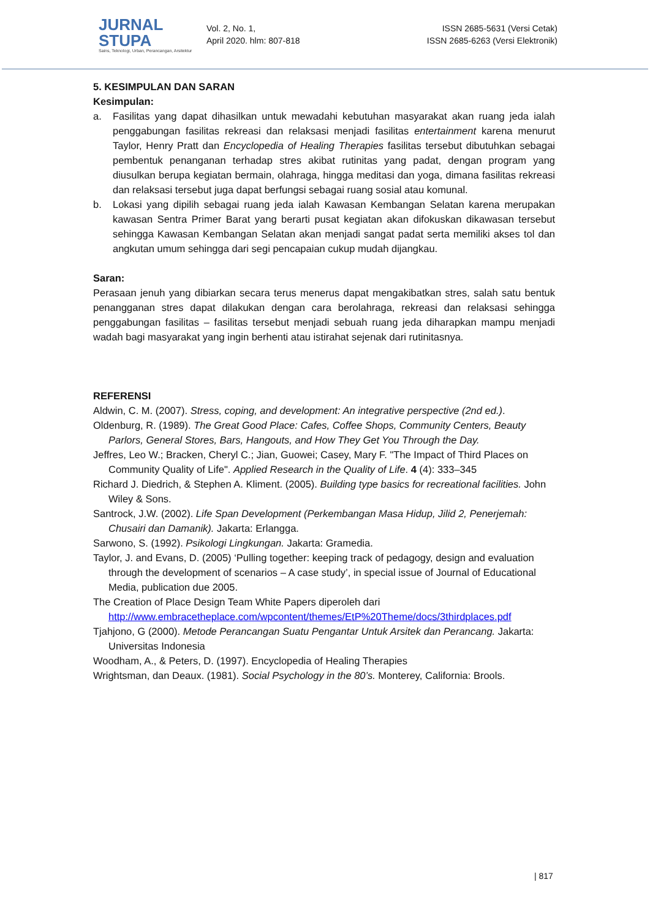JURNAL STUPA
Sains, Teknologi, Urban, Perancangan, Arsitektur
Vol. 2, No. 1,
April 2020. hlm: 807-818
ISSN 2685-5631 (Versi Cetak)
ISSN 2685-6263 (Versi Elektronik)
5. KESIMPULAN DAN SARAN
Kesimpulan:
a. Fasilitas yang dapat dihasilkan untuk mewadahi kebutuhan masyarakat akan ruang jeda ialah penggabungan fasilitas rekreasi dan relaksasi menjadi fasilitas entertainment karena menurut Taylor, Henry Pratt dan Encyclopedia of Healing Therapies fasilitas tersebut dibutuhkan sebagai pembentuk penanganan terhadap stres akibat rutinitas yang padat, dengan program yang diusulkan berupa kegiatan bermain, olahraga, hingga meditasi dan yoga, dimana fasilitas rekreasi dan relaksasi tersebut juga dapat berfungsi sebagai ruang sosial atau komunal.
b. Lokasi yang dipilih sebagai ruang jeda ialah Kawasan Kembangan Selatan karena merupakan kawasan Sentra Primer Barat yang berarti pusat kegiatan akan difokuskan dikawasan tersebut sehingga Kawasan Kembangan Selatan akan menjadi sangat padat serta memiliki akses tol dan angkutan umum sehingga dari segi pencapaian cukup mudah dijangkau.
Saran:
Perasaan jenuh yang dibiarkan secara terus menerus dapat mengakibatkan stres, salah satu bentuk penangganan stres dapat dilakukan dengan cara berolahraga, rekreasi dan relaksasi sehingga penggabungan fasilitas – fasilitas tersebut menjadi sebuah ruang jeda diharapkan mampu menjadi wadah bagi masyarakat yang ingin berhenti atau istirahat sejenak dari rutinitasnya.
REFERENSI
Aldwin, C. M. (2007). Stress, coping, and development: An integrative perspective (2nd ed.).
Oldenburg, R. (1989). The Great Good Place: Cafes, Coffee Shops, Community Centers, Beauty Parlors, General Stores, Bars, Hangouts, and How They Get You Through the Day.
Jeffres, Leo W.; Bracken, Cheryl C.; Jian, Guowei; Casey, Mary F. "The Impact of Third Places on Community Quality of Life". Applied Research in the Quality of Life. 4 (4): 333–345
Richard J. Diedrich, & Stephen A. Kliment. (2005). Building type basics for recreational facilities. John Wiley & Sons.
Santrock, J.W. (2002). Life Span Development (Perkembangan Masa Hidup, Jilid 2, Penerjemah: Chusairi dan Damanik). Jakarta: Erlangga.
Sarwono, S. (1992). Psikologi Lingkungan. Jakarta: Gramedia.
Taylor, J. and Evans, D. (2005) ‘Pulling together: keeping track of pedagogy, design and evaluation through the development of scenarios – A case study’, in special issue of Journal of Educational Media, publication due 2005.
The Creation of Place Design Team White Papers diperoleh dari http://www.embracetheplace.com/wpcontent/themes/EtP%20Theme/docs/3thirdplaces.pdf
Tjahjono, G (2000). Metode Perancangan Suatu Pengantar Untuk Arsitek dan Perancang. Jakarta: Universitas Indonesia
Woodham, A., & Peters, D. (1997). Encyclopedia of Healing Therapies
Wrightsman, dan Deaux. (1981). Social Psychology in the 80’s. Monterey, California: Brools.
| 817